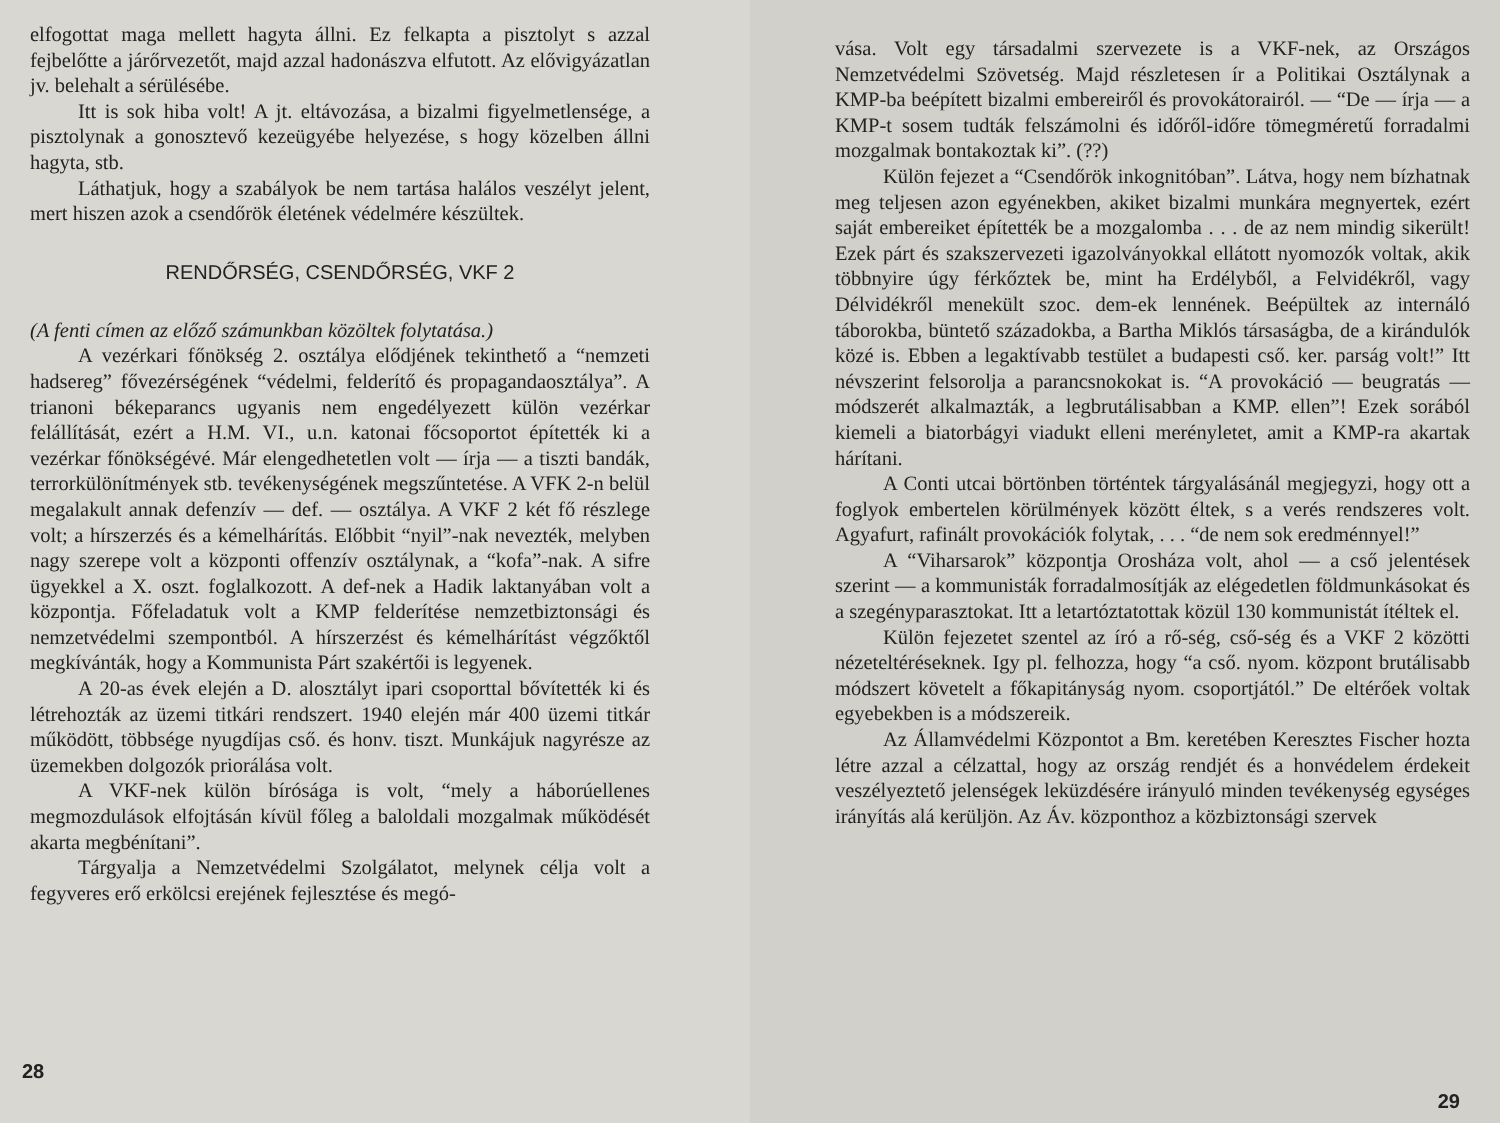elfogottat maga mellett hagyta állni. Ez felkapta a pisztolyt s azzal fejbelőtte a járőrvezetőt, majd azzal hadonászva elfutott. Az elővigyázatlan jv. belehalt a sérülésébe.
Itt is sok hiba volt! A jt. eltávozása, a bizalmi figyelmetlensége, a pisztolynak a gonosztevő kezeügyébe helyezése, s hogy közelben állni hagyta, stb.
Láthatjuk, hogy a szabályok be nem tartása halálos veszélyt jelent, mert hiszen azok a csendőrök életének védelmére készültek.
RENDŐRSÉG, CSENDŐRSÉG, VKF 2
(A fenti címen az előző számunkban közöltek folytatása.)
A vezérkari főnökség 2. osztálya elődjének tekinthető a “nemzeti hadsereg” fővezérségének “védelmi, felderítő és propagandaosztálya”. A trianoni békeparancs ugyanis nem engedélyezett külön vezérkar felállítását, ezért a H.M. VI., u.n. katonai főcsoportot építették ki a vezérkar főnökségévé. Már elengedhetetlen volt — írja — a tiszti bandák, terrorkülönítmények stb. tevékenységének megszűntetése. A VFK 2-n belül megalakult annak defenzív — def. — osztálya. A VKF 2 két fő részlege volt; a hírszerzés és a kémelhárítás. Előbbit “nyil”-nak nevezték, melyben nagy szerepe volt a központi offenzív osztálynak, a “kofa”-nak. A sifre ügyekkel a X. oszt. foglalkozott. A def-nek a Hadik laktanyában volt a központja. Főfeladatuk volt a KMP felderítése nemzetbiztonsági és nemzetvédelmi szempontból. A hírszerzést és kémelhárítást végzőktől megkívánták, hogy a Kommunista Párt szakértői is legyenek.
A 20-as évek elején a D. alosztályt ipari csoporttal bővítették ki és létrehozták az üzemi titkári rendszert. 1940 elején már 400 üzemi titkár működött, többsége nyugdíjas cső. és honv. tiszt. Munkájuk nagyrésze az üzemekben dolgozók priorálása volt.
A VKF-nek külön bírósága is volt, “mely a háborúellenes megmozdulások elfojtásán kívül főleg a baloldali mozgalmak működését akarta megbénítani”.
Tárgyalja a Nemzetvédelmi Szolgálatot, melynek célja volt a fegyveres erő erkölcsi erejének fejlesztése és megó-
28
vása. Volt egy társadalmi szervezete is a VKF-nek, az Országos Nemzetvédelmi Szövetség. Majd részletesen ír a Politikai Osztálynak a KMP-ba beépített bizalmi embereiről és provokátorairól. — “De — írja — a KMP-t sosem tudták felszámolni és időről-időre tömegméretű forradalmi mozgalmak bontakoztak ki”. (??)
Külön fejezet a “Csendőrök inkognitóban”. Látva, hogy nem bízhatnak meg teljesen azon egyénekben, akiket bizalmi munkára megnyertek, ezért saját embereiket építették be a mozgalomba . . . de az nem mindig sikerült! Ezek párt és szakszervezeti igazolványokkal ellátott nyomozók voltak, akik többnyire úgy férkőztek be, mint ha Erdélyből, a Felvidékről, vagy Délvidékről menekült szoc. dem-ek lennének. Beépültek az internáló táborokba, büntető századokba, a Bartha Miklós társaságba, de a kirándulók közé is. Ebben a legaktívabb testület a budapesti cső. ker. parság volt!” Itt névszerint felsorolja a parancsnokokat is. “A provokáció — beugratás — módszerét alkalmazták, a legbrutálisabban a KMP. ellen”! Ezek sorából kiemeli a biatorbágyi viadukt elleni merényletet, amit a KMP-ra akartak hárítani.
A Conti utcai börtönben történtek tárgyalásánál megjegyzi, hogy ott a foglyok embertelen körülmények között éltek, s a verés rendszeres volt. Agyafurt, rafinált provokációk folytak, . . . “de nem sok eredménnyel!”
A “Viharsarok” központja Orosháza volt, ahol — a cső jelentések szerint — a kommunisták forradalmosítják az elégedetlen földmunkásokat és a szegényparasztokat. Itt a letartóztatottak közül 130 kommunistát ítéltek el.
Külön fejezetet szentel az író a rő-ség, cső-ség és a VKF 2 közötti nézeteltéréseknek. Igy pl. felhozza, hogy “a cső. nyom. központ brutálisabb módszert követelt a főkapitányság nyom. csoportjától.” De eltérőek voltak egyebekben is a módszereik.
Az Államvédelmi Központot a Bm. keretében Keresztes Fischer hozta létre azzal a célzattal, hogy az ország rendjét és a honvédelem érdekeit veszélyeztető jelenségek leküzdésére irányuló minden tevékenység egységes irányítás alá kerüljön. Az Áv. központhoz a közbiztonsági szervek
29